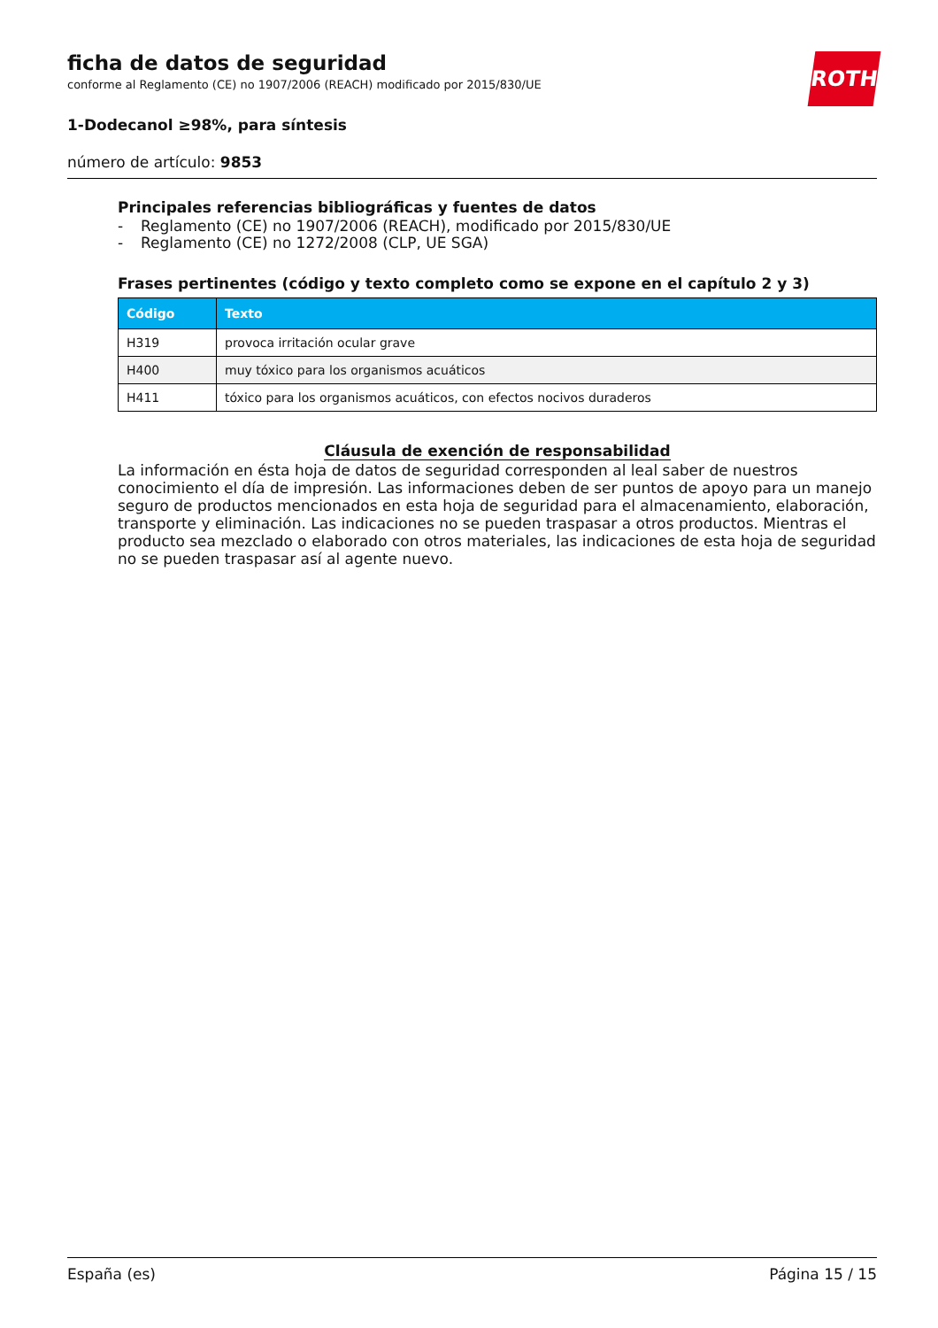ROTH
ficha de datos de seguridad
conforme al Reglamento (CE) no 1907/2006 (REACH) modificado por 2015/830/UE
1-Dodecanol ≥98%, para síntesis
número de artículo: 9853
Principales referencias bibliográficas y fuentes de datos
- Reglamento (CE) no 1907/2006 (REACH), modificado por 2015/830/UE
- Reglamento (CE) no 1272/2008 (CLP, UE SGA)
Frases pertinentes (código y texto completo como se expone en el capítulo 2 y 3)
| Código | Texto |
| --- | --- |
| H319 | provoca irritación ocular grave |
| H400 | muy tóxico para los organismos acuáticos |
| H411 | tóxico para los organismos acuáticos, con efectos nocivos duraderos |
Cláusula de exención de responsabilidad
La información en ésta hoja de datos de seguridad corresponden al leal saber de nuestros conocimiento el día de impresión. Las informaciones deben de ser puntos de apoyo para un manejo seguro de productos mencionados en esta hoja de seguridad para el almacenamiento, elaboración, transporte y eliminación. Las indicaciones no se pueden traspasar a otros productos. Mientras el producto sea mezclado o elaborado con otros materiales, las indicaciones de esta hoja de seguridad no se pueden traspasar así al agente nuevo.
España (es) Página 15 / 15